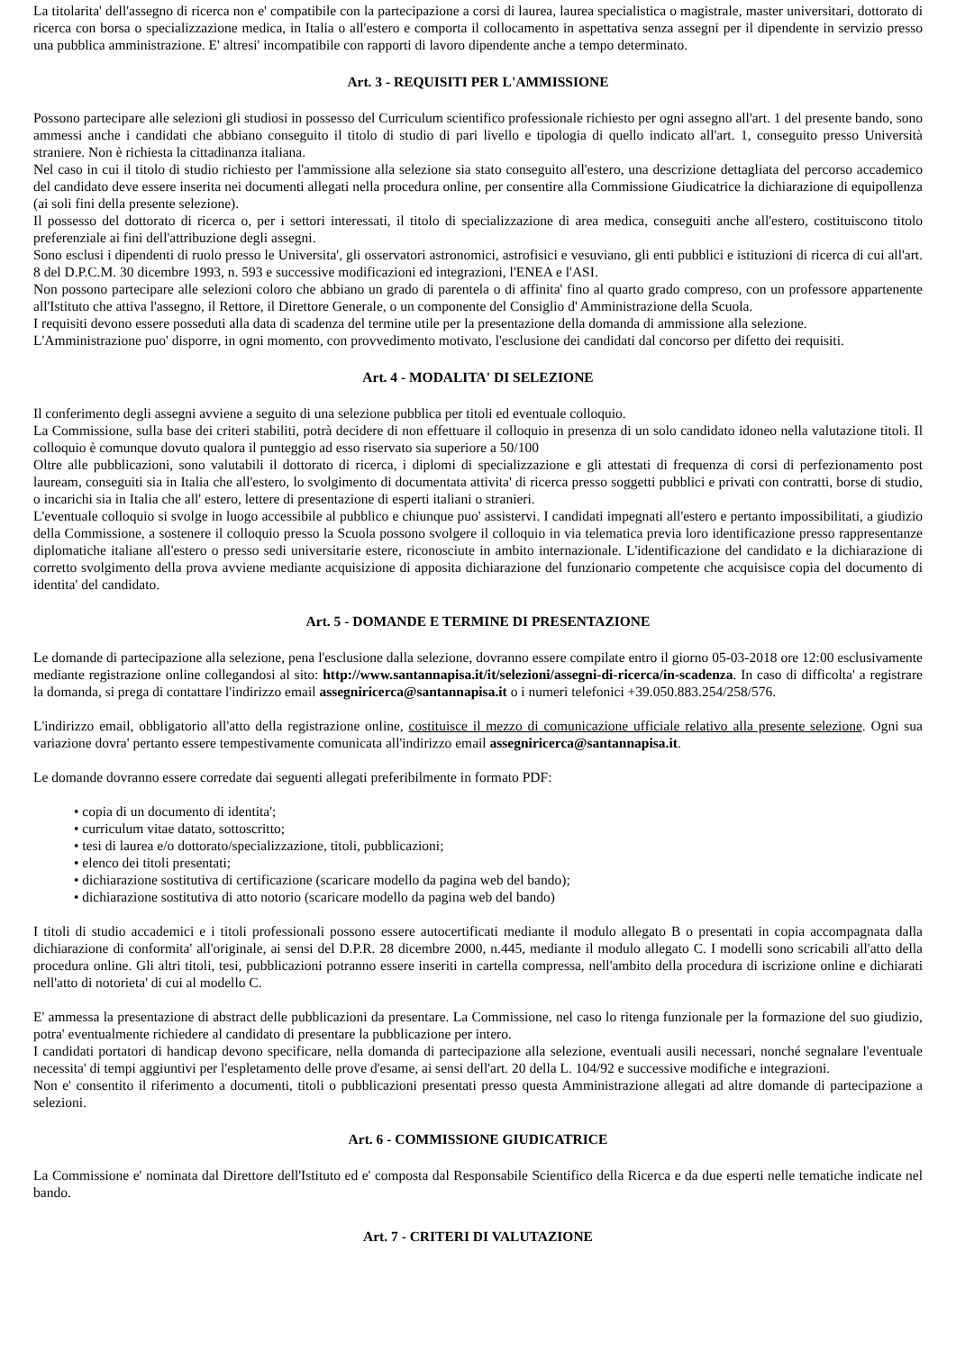La titolarita' dell'assegno di ricerca non e' compatibile con la partecipazione a corsi di laurea, laurea specialistica o magistrale, master universitari, dottorato di ricerca con borsa o specializzazione medica, in Italia o all'estero e comporta il collocamento in aspettativa senza assegni per il dipendente in servizio presso una pubblica amministrazione. E' altresi' incompatibile con rapporti di lavoro dipendente anche a tempo determinato.
Art. 3 - REQUISITI PER L'AMMISSIONE
Possono partecipare alle selezioni gli studiosi in possesso del Curriculum scientifico professionale richiesto per ogni assegno all'art. 1 del presente bando, sono ammessi anche i candidati che abbiano conseguito il titolo di studio di pari livello e tipologia di quello indicato all'art. 1, conseguito presso Università straniere. Non è richiesta la cittadinanza italiana.
Nel caso in cui il titolo di studio richiesto per l'ammissione alla selezione sia stato conseguito all'estero, una descrizione dettagliata del percorso accademico del candidato deve essere inserita nei documenti allegati nella procedura online, per consentire alla Commissione Giudicatrice la dichiarazione di equipollenza (ai soli fini della presente selezione).
Il possesso del dottorato di ricerca o, per i settori interessati, il titolo di specializzazione di area medica, conseguiti anche all'estero, costituiscono titolo preferenziale ai fini dell'attribuzione degli assegni.
Sono esclusi i dipendenti di ruolo presso le Universita', gli osservatori astronomici, astrofisici e vesuviano, gli enti pubblici e istituzioni di ricerca di cui all'art. 8 del D.P.C.M. 30 dicembre 1993, n. 593 e successive modificazioni ed integrazioni, l'ENEA e l'ASI.
Non possono partecipare alle selezioni coloro che abbiano un grado di parentela o di affinita' fino al quarto grado compreso, con un professore appartenente all'Istituto che attiva l'assegno, il Rettore, il Direttore Generale, o un componente del Consiglio d' Amministrazione della Scuola.
I requisiti devono essere posseduti alla data di scadenza del termine utile per la presentazione della domanda di ammissione alla selezione.
L'Amministrazione puo' disporre, in ogni momento, con provvedimento motivato, l'esclusione dei candidati dal concorso per difetto dei requisiti.
Art. 4 - MODALITA' DI SELEZIONE
Il conferimento degli assegni avviene a seguito di una selezione pubblica per titoli ed eventuale colloquio.
La Commissione, sulla base dei criteri stabiliti, potrà decidere di non effettuare il colloquio in presenza di un solo candidato idoneo nella valutazione titoli. Il colloquio è comunque dovuto qualora il punteggio ad esso riservato sia superiore a 50/100
Oltre alle pubblicazioni, sono valutabili il dottorato di ricerca, i diplomi di specializzazione e gli attestati di frequenza di corsi di perfezionamento post lauream, conseguiti sia in Italia che all'estero, lo svolgimento di documentata attivita' di ricerca presso soggetti pubblici e privati con contratti, borse di studio, o incarichi sia in Italia che all' estero, lettere di presentazione di esperti italiani o stranieri.
L'eventuale colloquio si svolge in luogo accessibile al pubblico e chiunque puo' assistervi. I candidati impegnati all'estero e pertanto impossibilitati, a giudizio della Commissione, a sostenere il colloquio presso la Scuola possono svolgere il colloquio in via telematica previa loro identificazione presso rappresentanze diplomatiche italiane all'estero o presso sedi universitarie estere, riconosciute in ambito internazionale. L'identificazione del candidato e la dichiarazione di corretto svolgimento della prova avviene mediante acquisizione di apposita dichiarazione del funzionario competente che acquisisce copia del documento di identita' del candidato.
Art. 5 - DOMANDE E TERMINE DI PRESENTAZIONE
Le domande di partecipazione alla selezione, pena l'esclusione dalla selezione, dovranno essere compilate entro il giorno 05-03-2018 ore 12:00 esclusivamente mediante registrazione online collegandosi al sito: http://www.santannapisa.it/it/selezioni/assegni-di-ricerca/in-scadenza. In caso di difficolta' a registrare la domanda, si prega di contattare l'indirizzo email assegniricerca@santannapisa.it o i numeri telefonici +39.050.883.254/258/576.
L'indirizzo email, obbligatorio all'atto della registrazione online, costituisce il mezzo di comunicazione ufficiale relativo alla presente selezione. Ogni sua variazione dovra' pertanto essere tempestivamente comunicata all'indirizzo email assegniricerca@santannapisa.it.
Le domande dovranno essere corredate dai seguenti allegati preferibilmente in formato PDF:
• copia di un documento di identita';
• curriculum vitae datato, sottoscritto;
• tesi di laurea e/o dottorato/specializzazione, titoli, pubblicazioni;
• elenco dei titoli presentati;
• dichiarazione sostitutiva di certificazione (scaricare modello da pagina web del bando);
• dichiarazione sostitutiva di atto notorio (scaricare modello da pagina web del bando)
I titoli di studio accademici e i titoli professionali possono essere autocertificati mediante il modulo allegato B o presentati in copia accompagnata dalla dichiarazione di conformita' all'originale, ai sensi del D.P.R. 28 dicembre 2000, n.445, mediante il modulo allegato C. I modelli sono scricabili all'atto della procedura online. Gli altri titoli, tesi, pubblicazioni potranno essere inseriti in cartella compressa, nell'ambito della procedura di iscrizione online e dichiarati nell'atto di notorieta' di cui al modello C.
E' ammessa la presentazione di abstract delle pubblicazioni da presentare. La Commissione, nel caso lo ritenga funzionale per la formazione del suo giudizio, potra' eventualmente richiedere al candidato di presentare la pubblicazione per intero.
I candidati portatori di handicap devono specificare, nella domanda di partecipazione alla selezione, eventuali ausili necessari, nonché segnalare l'eventuale necessita' di tempi aggiuntivi per l'espletamento delle prove d'esame, ai sensi dell'art. 20 della L. 104/92 e successive modifiche e integrazioni.
Non e' consentito il riferimento a documenti, titoli o pubblicazioni presentati presso questa Amministrazione allegati ad altre domande di partecipazione a selezioni.
Art. 6 - COMMISSIONE GIUDICATRICE
La Commissione e' nominata dal Direttore dell'Istituto ed e' composta dal Responsabile Scientifico della Ricerca e da due esperti nelle tematiche indicate nel bando.
Art. 7 - CRITERI DI VALUTAZIONE